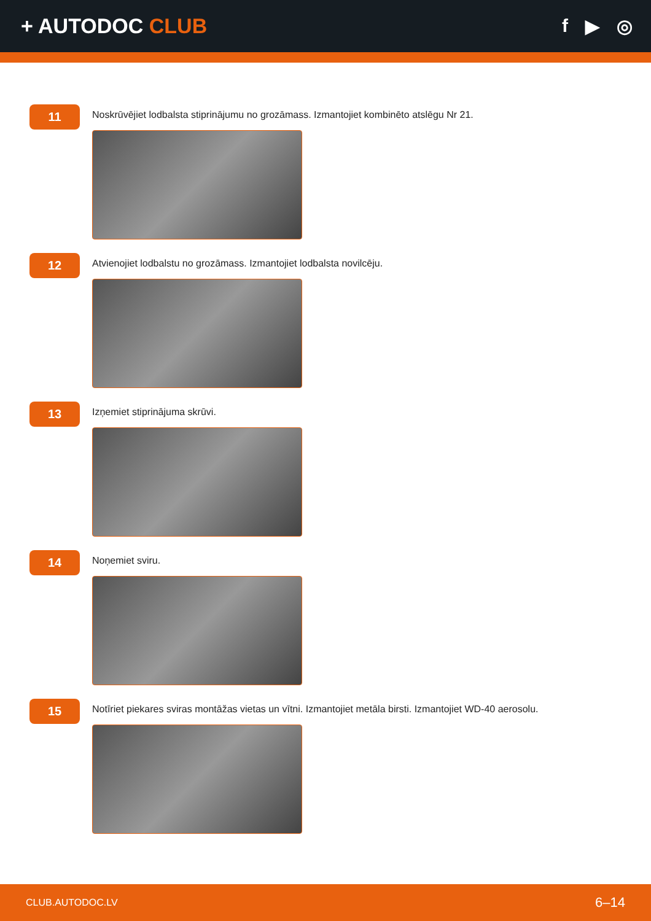+ AUTODOC CLUB f ▶ ◎
11
Noskrūvējiet lodbalsta stiprinājumu no grozāmass. Izmantojiet kombinēto atslēgu Nr 21.
12
Atvienojiet lodbalstu no grozāmass. Izmantojiet lodbalsta novilcēju.
13
Izņemiet stiprinājuma skrūvi.
14
Noņemiet sviru.
15
Notīriet piekares sviras montāžas vietas un vītni. Izmantojiet metāla birsti. Izmantojiet WD-40 aerosolu.
CLUB.AUTODOC.LV 6–14